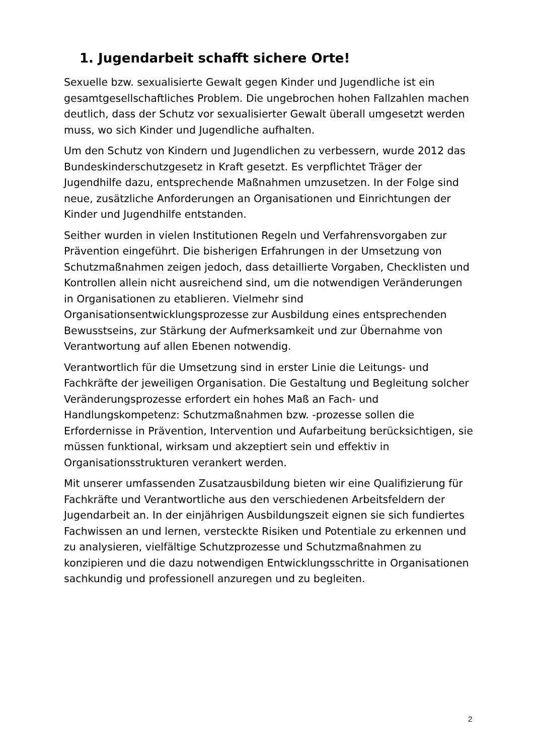1. Jugendarbeit schafft sichere Orte!
Sexuelle bzw. sexualisierte Gewalt gegen Kinder und Jugendliche ist ein gesamtgesellschaftliches Problem. Die ungebrochen hohen Fallzahlen machen deutlich, dass der Schutz vor sexualisierter Gewalt überall umgesetzt werden muss, wo sich Kinder und Jugendliche aufhalten.
Um den Schutz von Kindern und Jugendlichen zu verbessern, wurde 2012 das Bundeskinderschutzgesetz in Kraft gesetzt. Es verpflichtet Träger der Jugendhilfe dazu, entsprechende Maßnahmen umzusetzen. In der Folge sind neue, zusätzliche Anforderungen an Organisationen und Einrichtungen der Kinder und Jugendhilfe entstanden.
Seither wurden in vielen Institutionen Regeln und Verfahrensvorgaben zur Prävention eingeführt. Die bisherigen Erfahrungen in der Umsetzung von Schutzmaßnahmen zeigen jedoch, dass detaillierte Vorgaben, Checklisten und Kontrollen allein nicht ausreichend sind, um die notwendigen Veränderungen in Organisationen zu etablieren. Vielmehr sind Organisationsentwicklungsprozesse zur Ausbildung eines entsprechenden Bewusstseins, zur Stärkung der Aufmerksamkeit und zur Übernahme von Verantwortung auf allen Ebenen notwendig.
Verantwortlich für die Umsetzung sind in erster Linie die Leitungs- und Fachkräfte der jeweiligen Organisation. Die Gestaltung und Begleitung solcher Veränderungsprozesse erfordert ein hohes Maß an Fach- und Handlungskompetenz: Schutzmaßnahmen bzw. -prozesse sollen die Erfordernisse in Prävention, Intervention und Aufarbeitung berücksichtigen, sie müssen funktional, wirksam und akzeptiert sein und effektiv in Organisationsstrukturen verankert werden.
Mit unserer umfassenden Zusatzausbildung bieten wir eine Qualifizierung für Fachkräfte und Verantwortliche aus den verschiedenen Arbeitsfeldern der Jugendarbeit an. In der einjährigen Ausbildungszeit eignen sie sich fundiertes Fachwissen an und lernen, versteckte Risiken und Potentiale zu erkennen und zu analysieren, vielfältige Schutzprozesse und Schutzmaßnahmen zu konzipieren und die dazu notwendigen Entwicklungsschritte in Organisationen sachkundig und professionell anzuregen und zu begleiten.
2